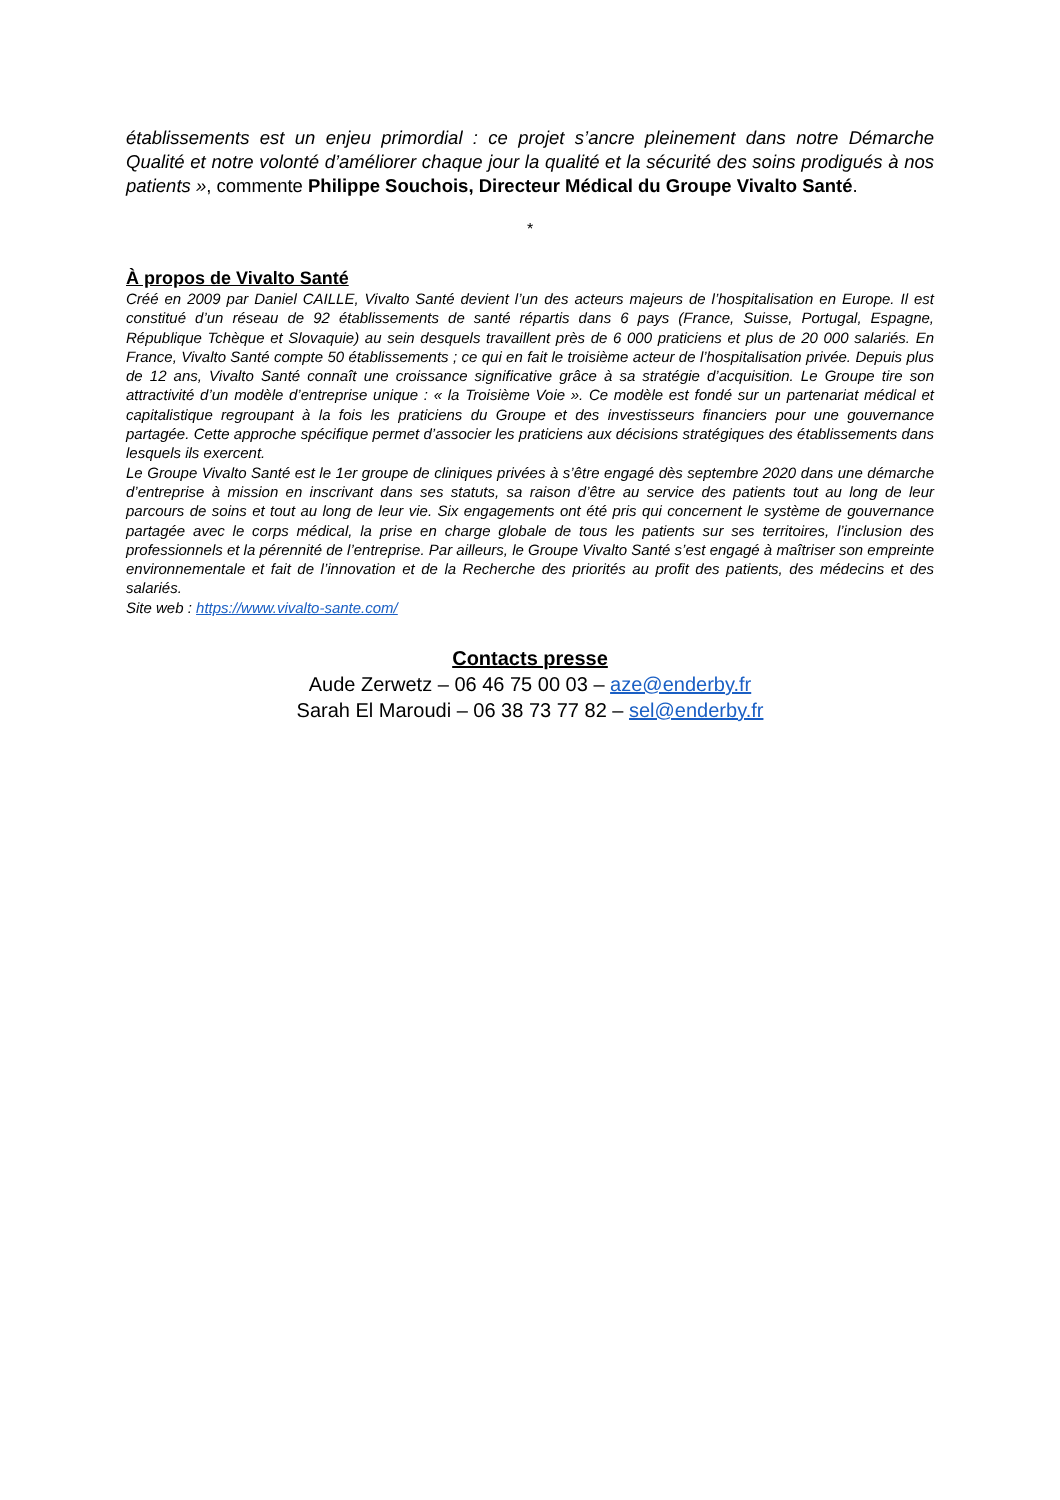établissements est un enjeu primordial : ce projet s’ancre pleinement dans notre Démarche Qualité et notre volonté d’améliorer chaque jour la qualité et la sécurité des soins prodigués à nos patients », commente Philippe Souchois, Directeur Médical du Groupe Vivalto Santé.
*
À propos de Vivalto Santé
Créé en 2009 par Daniel CAILLE, Vivalto Santé devient l’un des acteurs majeurs de l’hospitalisation en Europe. Il est constitué d’un réseau de 92 établissements de santé répartis dans 6 pays (France, Suisse, Portugal, Espagne, République Tchèque et Slovaquie) au sein desquels travaillent près de 6 000 praticiens et plus de 20 000 salariés. En France, Vivalto Santé compte 50 établissements ; ce qui en fait le troisième acteur de l’hospitalisation privée. Depuis plus de 12 ans, Vivalto Santé connaît une croissance significative grâce à sa stratégie d’acquisition. Le Groupe tire son attractivité d’un modèle d’entreprise unique : « la Troisième Voie ». Ce modèle est fondé sur un partenariat médical et capitalistique regroupant à la fois les praticiens du Groupe et des investisseurs financiers pour une gouvernance partagée. Cette approche spécifique permet d’associer les praticiens aux décisions stratégiques des établissements dans lesquels ils exercent.
Le Groupe Vivalto Santé est le 1er groupe de cliniques privées à s’être engagé dès septembre 2020 dans une démarche d’entreprise à mission en inscrivant dans ses statuts, sa raison d’être au service des patients tout au long de leur parcours de soins et tout au long de leur vie. Six engagements ont été pris qui concernent le système de gouvernance partagée avec le corps médical, la prise en charge globale de tous les patients sur ses territoires, l’inclusion des professionnels et la pérennité de l’entreprise. Par ailleurs, le Groupe Vivalto Santé s’est engagé à maîtriser son empreinte environnementale et fait de l’innovation et de la Recherche des priorités au profit des patients, des médecins et des salariés.
Site web : https://www.vivalto-sante.com/
Contacts presse
Aude Zerwetz – 06 46 75 00 03 – aze@enderby.fr
Sarah El Maroudi – 06 38 73 77 82 – sel@enderby.fr